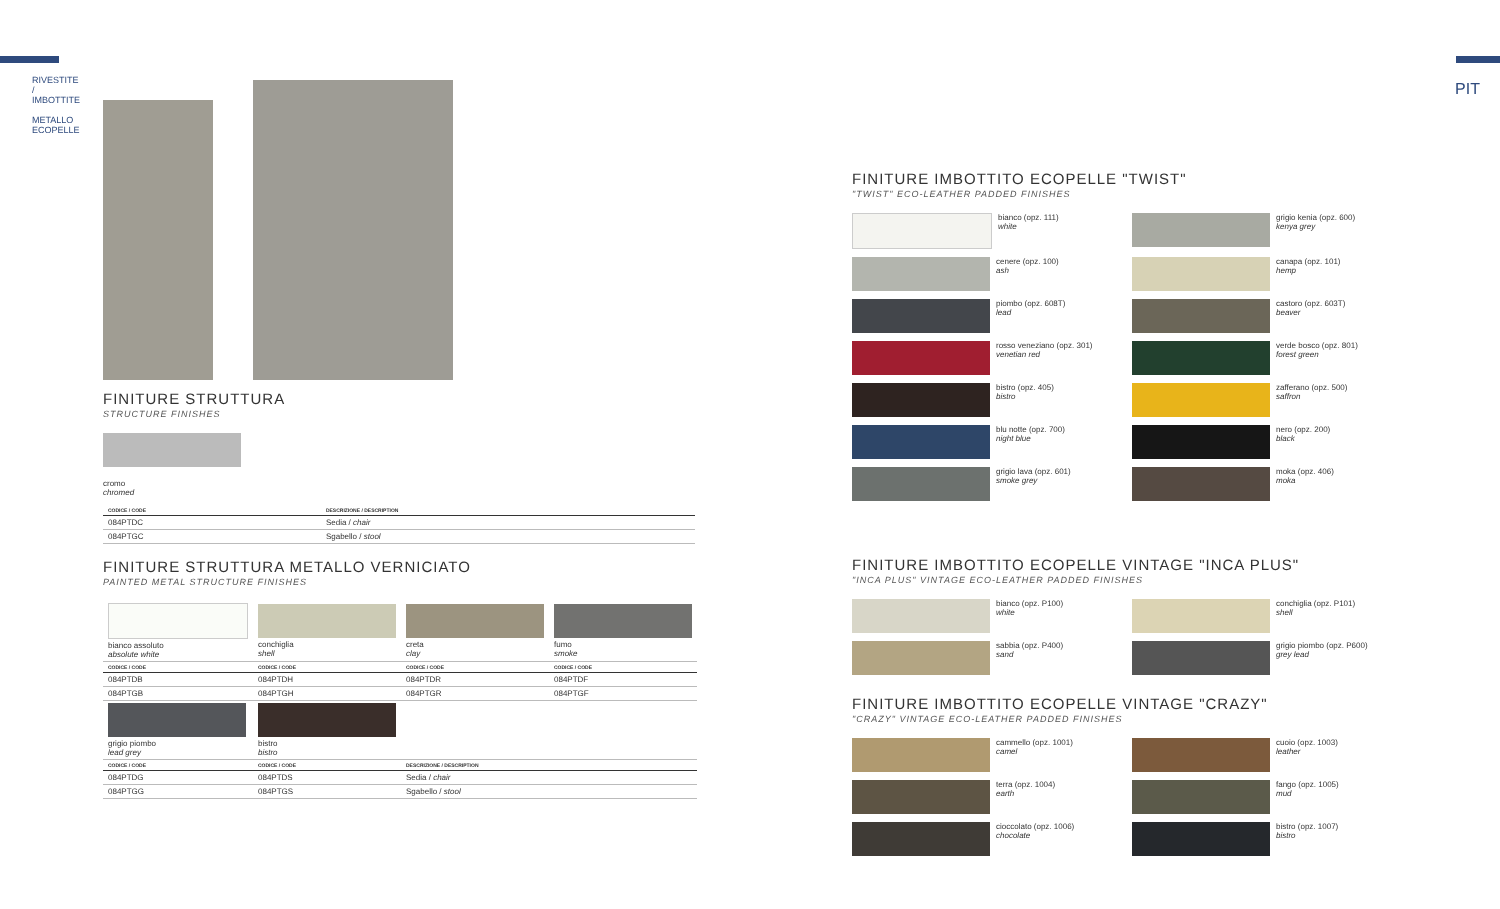RIVESTITE / IMBOTTITE
METALLO
ECOPELLE
PIT
FINITURE STRUTTURA
STRUCTURE FINISHES
cromo
chromed
| CODICE / CODE | DESCRIZIONE / DESCRIPTION |
| --- | --- |
| 084PTDC | Sedia / chair |
| 084PTGC | Sgabello / stool |
FINITURE STRUTTURA METALLO VERNICIATO
PAINTED METAL STRUCTURE FINISHES
| bianco assoluto absolute white | conchiglia shell | creta clay | fumo smoke |
| CODICE / CODE | CODICE / CODE | CODICE / CODE | CODICE / CODE |
| 084PTDB | 084PTDH | 084PTDR | 084PTDF |
| 084PTGB | 084PTGH | 084PTGR | 084PTGF |
| grigio piombo lead grey | bistro bistro | | |
| CODICE / CODE | CODICE / CODE | DESCRIZIONE / DESCRIPTION | |
| 084PTDG | 084PTDS | Sedia / chair | |
| 084PTGG | 084PTGS | Sgabello / stool | |
FINITURE IMBOTTITO ECOPELLE "TWIST"
"TWIST" ECO-LEATHER PADDED FINISHES
bianco (opz. 111)
white
grigio kenia (opz. 600)
kenya grey
cenere (opz. 100)
ash
canapa (opz. 101)
hemp
piombo (opz. 608T)
lead
castoro (opz. 603T)
beaver
rosso veneziano (opz. 301)
venetian red
verde bosco (opz. 801)
forest green
bistro (opz. 405)
bistro
zafferano (opz. 500)
saffron
blu notte (opz. 700)
night blue
nero (opz. 200)
black
grigio lava (opz. 601)
smoke grey
moka (opz. 406)
moka
FINITURE IMBOTTITO ECOPELLE VINTAGE "INCA PLUS"
"INCA PLUS" VINTAGE ECO-LEATHER PADDED FINISHES
bianco (opz. P100)
white
conchiglia (opz. P101)
shell
sabbia (opz. P400)
sand
grigio piombo (opz. P600)
grey lead
FINITURE IMBOTTITO ECOPELLE VINTAGE "CRAZY"
"CRAZY" VINTAGE ECO-LEATHER PADDED FINISHES
cammello (opz. 1001)
camel
cuoio (opz. 1003)
leather
terra (opz. 1004)
earth
fango (opz. 1005)
mud
cioccolato (opz. 1006)
chocolate
bistro (opz. 1007)
bistro